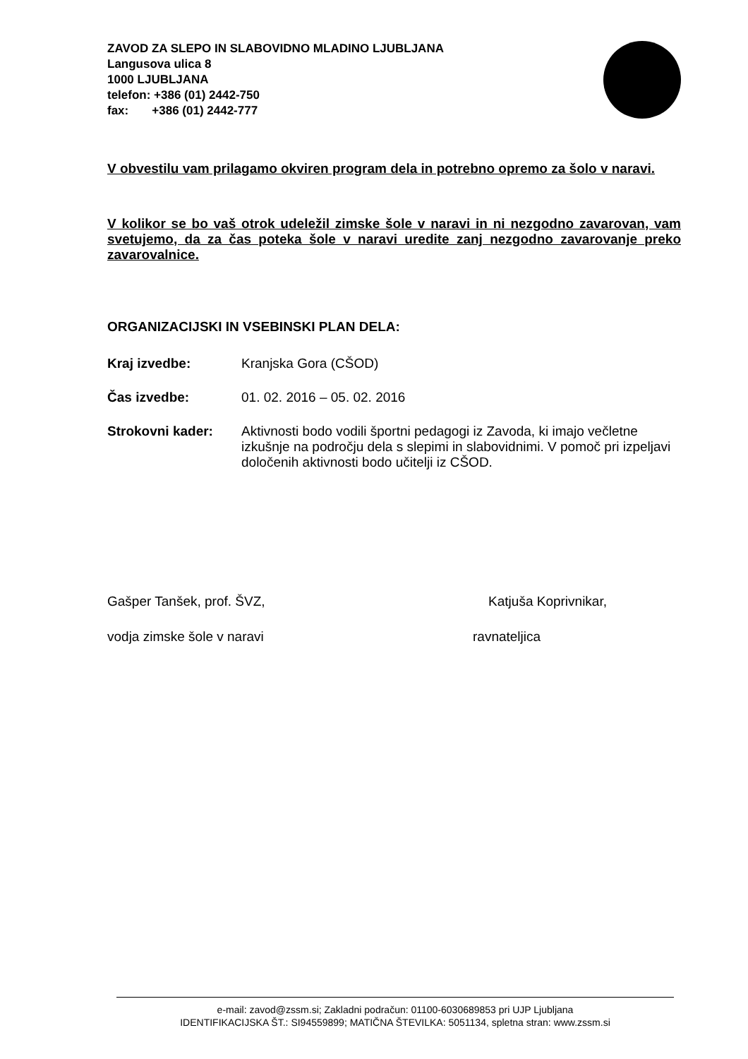ZAVOD ZA SLEPO IN SLABOVIDNO MLADINO LJUBLJANA
Langusova ulica 8
1000 LJUBLJANA
telefon: +386 (01) 2442-750
fax: +386 (01) 2442-777
V obvestilu vam prilagamo okviren program dela in potrebno opremo za šolo v naravi.
V kolikor se bo vaš otrok udeležil zimske šole v naravi in ni nezgodno zavarovan, vam svetujemo, da za čas poteka šole v naravi uredite zanj nezgodno zavarovanje preko zavarovalnice.
ORGANIZACIJSKI IN VSEBINSKI PLAN DELA:
Kraj izvedbe: Kranjska Gora (CŠOD)
Čas izvedbe: 01. 02. 2016 – 05. 02. 2016
Strokovni kader: Aktivnosti bodo vodili športni pedagogi iz Zavoda, ki imajo večletne izkušnje na področju dela s slepimi in slabovidnimi. V pomoč pri izpeljavi določenih aktivnosti bodo učitelji iz CŠOD.
Gašper Tanšek, prof. ŠVZ, Katjuša Koprivnikar,
vodja zimske šole v naravi ravnateljica
e-mail: zavod@zssm.si; Zakladni podračun: 01100-6030689853 pri UJP Ljubljana
IDENTIFIKACIJSKA ŠT.: SI94559899; MATIČNA ŠTEVILKA: 5051134, spletna stran: www.zssm.si